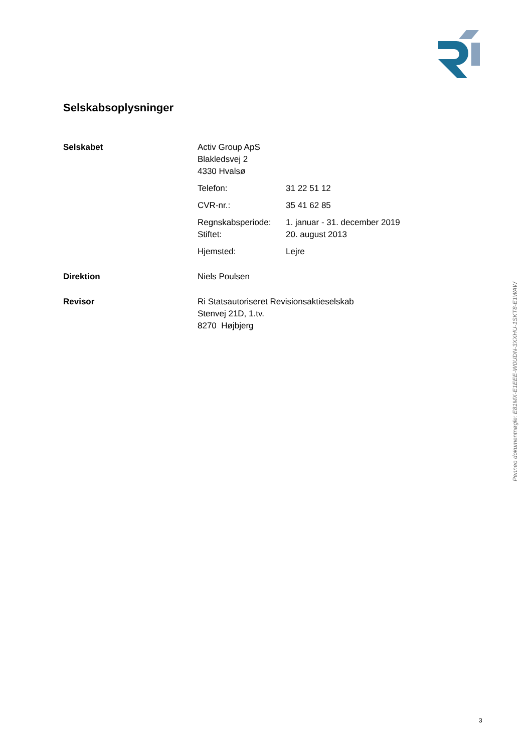Selskabsoplysninger
Selskabet Activ Group ApS
Blakledsvej 2
4330 Hvalsø
Telefon: 31 22 51 12
CVR-nr.: 35 41 62 85
Regnskabsperiode: 1. januar - 31. december 2019
Stiftet: 20. august 2013
Hjemsted: Lejre
Direktion Niels Poulsen
Revisor Ri Statsautoriseret Revisionsaktieselskab
Stenvej 21D, 1.tv.
8270 Højbjerg
Penneo dokumentnøgle: E81MX-E1EEE-W0UDN-3XXHU-1SKT8-E1WAW
3